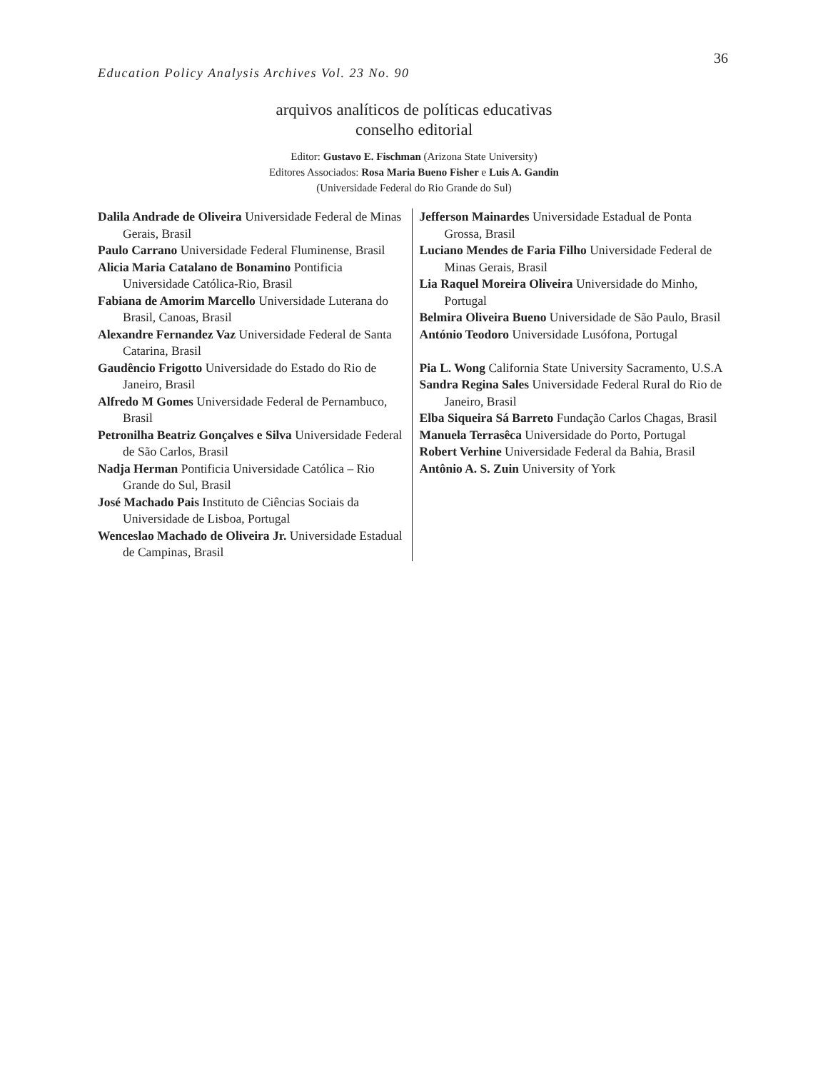36
Education Policy Analysis Archives Vol. 23 No. 90
arquivos analíticos de políticas educativas
conselho editorial
Editor: Gustavo E. Fischman (Arizona State University)
Editores Associados: Rosa Maria Bueno Fisher e Luis A. Gandin
(Universidade Federal do Rio Grande do Sul)
Dalila Andrade de Oliveira Universidade Federal de Minas Gerais, Brasil
Paulo Carrano Universidade Federal Fluminense, Brasil
Alicia Maria Catalano de Bonamino Pontificia Universidade Católica-Rio, Brasil
Fabiana de Amorim Marcello Universidade Luterana do Brasil, Canoas, Brasil
Alexandre Fernandez Vaz Universidade Federal de Santa Catarina, Brasil
Gaudêncio Frigotto Universidade do Estado do Rio de Janeiro, Brasil
Alfredo M Gomes Universidade Federal de Pernambuco, Brasil
Petronilha Beatriz Gonçalves e Silva Universidade Federal de São Carlos, Brasil
Nadja Herman Pontificia Universidade Católica – Rio Grande do Sul, Brasil
José Machado Pais Instituto de Ciências Sociais da Universidade de Lisboa, Portugal
Wenceslao Machado de Oliveira Jr. Universidade Estadual de Campinas, Brasil
Jefferson Mainardes Universidade Estadual de Ponta Grossa, Brasil
Luciano Mendes de Faria Filho Universidade Federal de Minas Gerais, Brasil
Lia Raquel Moreira Oliveira Universidade do Minho, Portugal
Belmira Oliveira Bueno Universidade de São Paulo, Brasil
António Teodoro Universidade Lusófona, Portugal
Pia L. Wong California State University Sacramento, U.S.A
Sandra Regina Sales Universidade Federal Rural do Rio de Janeiro, Brasil
Elba Siqueira Sá Barreto Fundação Carlos Chagas, Brasil
Manuela Terrasêca Universidade do Porto, Portugal
Robert Verhine Universidade Federal da Bahia, Brasil
Antônio A. S. Zuin University of York